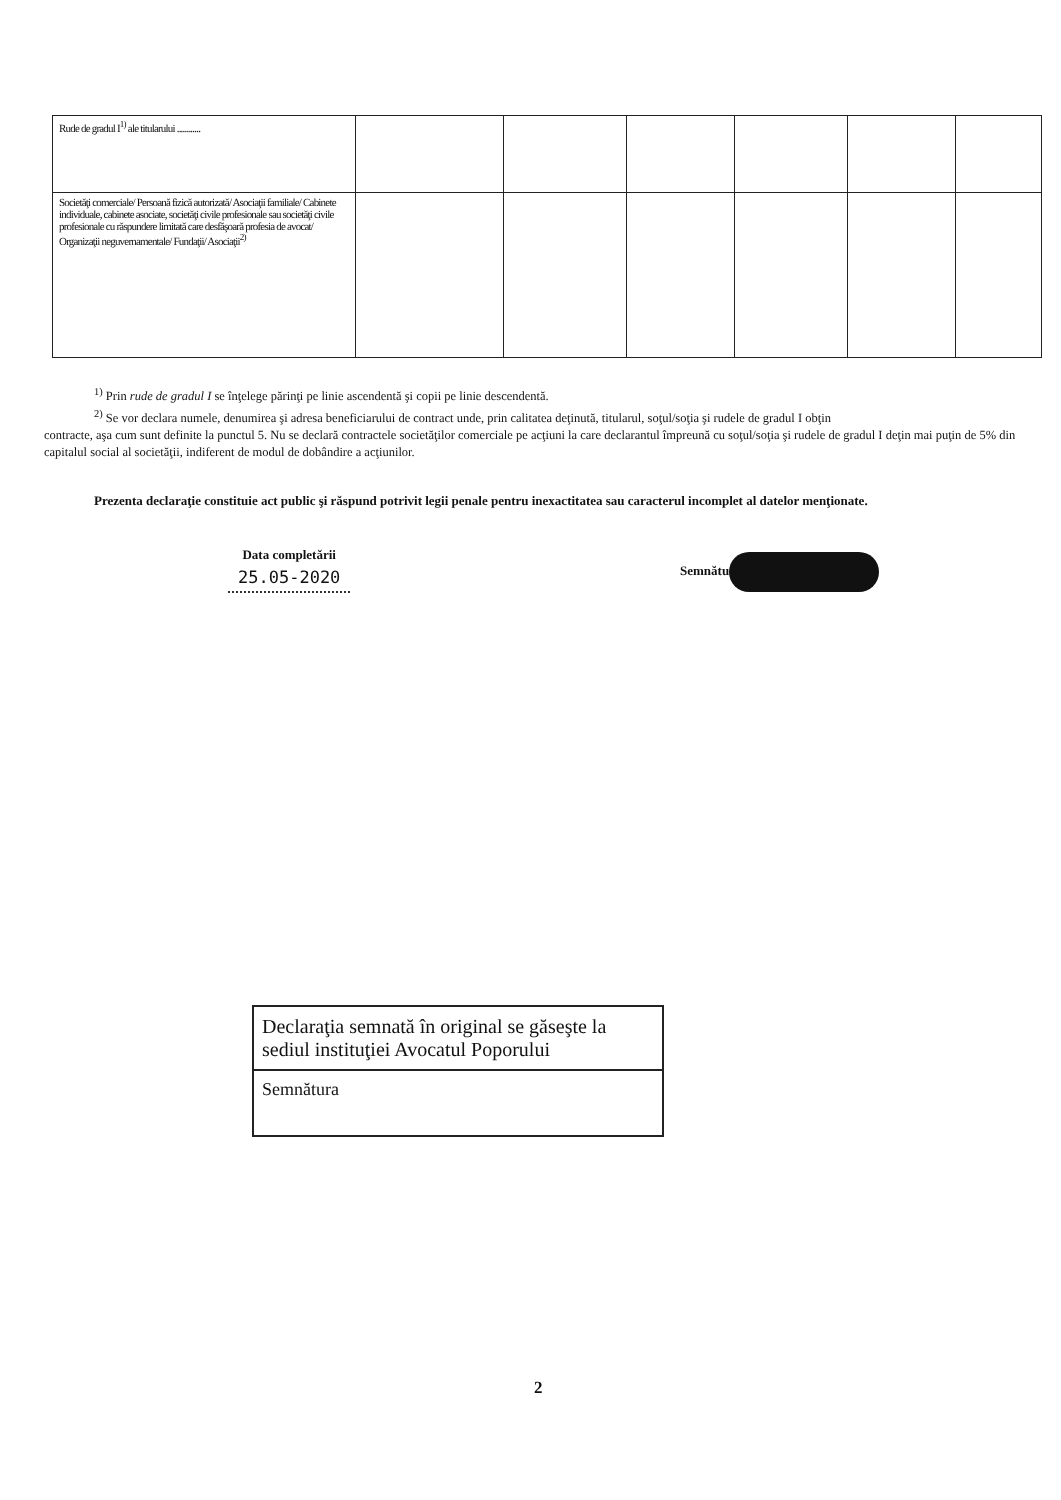| Rude de gradul I<sup>1)</sup> ale titularului ............ | | | | | | |
| Societăţi comerciale/ Persoană fizică autorizată/ Asociaţii familiale/ Cabinete individuale, cabinete asociate, societăţi civile profesionale sau societăţi civile profesionale cu răspundere limitată care desfăşoară profesia de avocat/ Organizaţii neguvernamentale/ Fundaţii/ Asociaţii<sup>2)</sup> | | | | | | |
<sup>1)</sup> Prin rude de gradul I se înţelege părinţi pe linie ascendentă şi copii pe linie descendentă.
<sup>2)</sup> Se vor declara numele, denumirea şi adresa beneficiarului de contract unde, prin calitatea deţinută, titularul, soţul/soţia şi rudele de gradul I obţin
contracte, aşa cum sunt definite la punctul 5. Nu se declară contractele societăţilor comerciale pe acţiuni la care declarantul împreună cu soţul/soţia şi rudele de gradul I deţin mai puţin de 5% din capitalul social al societăţii, indiferent de modul de dobândire a acţiunilor.
Prezenta declaraţie constituie act public şi răspund potrivit legii penale pentru inexactitatea sau caracterul incomplet al datelor menţionate.
Data completării
25.05-2020
Semnătu
Declaraţia semnată în original se găseşte la sediul instituţiei Avocatul Poporului
Semnătura
2